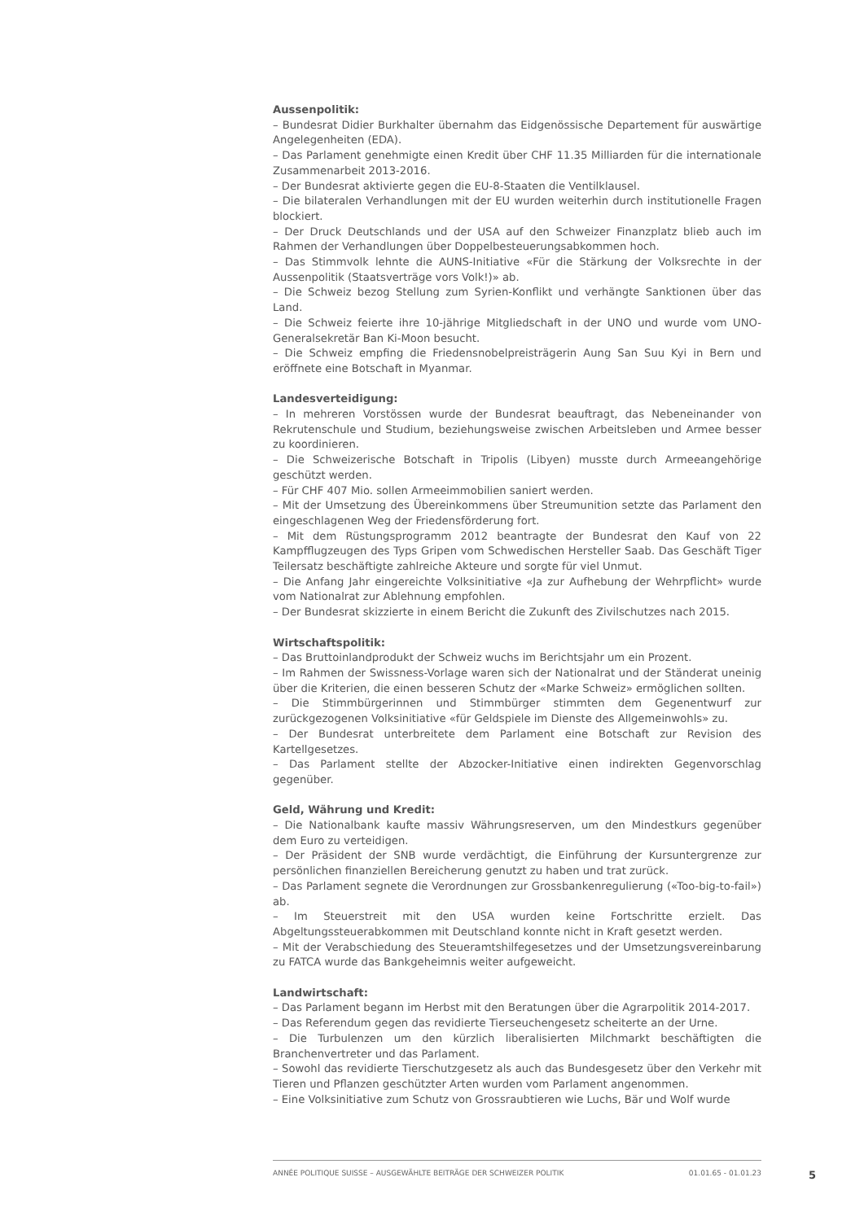Aussenpolitik:
– Bundesrat Didier Burkhalter übernahm das Eidgenössische Departement für auswärtige Angelegenheiten (EDA).
– Das Parlament genehmigte einen Kredit über CHF 11.35 Milliarden für die internationale Zusammenarbeit 2013-2016.
– Der Bundesrat aktivierte gegen die EU-8-Staaten die Ventilklausel.
– Die bilateralen Verhandlungen mit der EU wurden weiterhin durch institutionelle Fragen blockiert.
– Der Druck Deutschlands und der USA auf den Schweizer Finanzplatz blieb auch im Rahmen der Verhandlungen über Doppelbesteuerungsabkommen hoch.
– Das Stimmvolk lehnte die AUNS-Initiative «Für die Stärkung der Volksrechte in der Aussenpolitik (Staatsverträge vors Volk!)» ab.
– Die Schweiz bezog Stellung zum Syrien-Konflikt und verhängte Sanktionen über das Land.
– Die Schweiz feierte ihre 10-jährige Mitgliedschaft in der UNO und wurde vom UNO-Generalsekretär Ban Ki-Moon besucht.
– Die Schweiz empfing die Friedensnobelpreisträgerin Aung San Suu Kyi in Bern und eröffnete eine Botschaft in Myanmar.
Landesverteidigung:
– In mehreren Vorstössen wurde der Bundesrat beauftragt, das Nebeneinander von Rekrutenschule und Studium, beziehungsweise zwischen Arbeitsleben und Armee besser zu koordinieren.
– Die Schweizerische Botschaft in Tripolis (Libyen) musste durch Armeeangehörige geschützt werden.
– Für CHF 407 Mio. sollen Armeeimmobilien saniert werden.
– Mit der Umsetzung des Übereinkommens über Streumunition setzte das Parlament den eingeschlagenen Weg der Friedensförderung fort.
– Mit dem Rüstungsprogramm 2012 beantragte der Bundesrat den Kauf von 22 Kampfflugzeugen des Typs Gripen vom Schwedischen Hersteller Saab. Das Geschäft Tiger Teilersatz beschäftigte zahlreiche Akteure und sorgte für viel Unmut.
– Die Anfang Jahr eingereichte Volksinitiative «Ja zur Aufhebung der Wehrpflicht» wurde vom Nationalrat zur Ablehnung empfohlen.
– Der Bundesrat skizzierte in einem Bericht die Zukunft des Zivilschutzes nach 2015.
Wirtschaftspolitik:
– Das Bruttoinlandprodukt der Schweiz wuchs im Berichtsjahr um ein Prozent.
– Im Rahmen der Swissness-Vorlage waren sich der Nationalrat und der Ständerat uneinig über die Kriterien, die einen besseren Schutz der «Marke Schweiz» ermöglichen sollten.
– Die Stimmbürgerinnen und Stimmbürger stimmten dem Gegenentwurf zur zurückgezogenen Volksinitiative «für Geldspiele im Dienste des Allgemeinwohls» zu.
– Der Bundesrat unterbreitete dem Parlament eine Botschaft zur Revision des Kartellgesetzes.
– Das Parlament stellte der Abzocker-Initiative einen indirekten Gegenvorschlag gegenüber.
Geld, Währung und Kredit:
– Die Nationalbank kaufte massiv Währungsreserven, um den Mindestkurs gegenüber dem Euro zu verteidigen.
– Der Präsident der SNB wurde verdächtigt, die Einführung der Kursuntergrenze zur persönlichen finanziellen Bereicherung genutzt zu haben und trat zurück.
– Das Parlament segnete die Verordnungen zur Grossbankenregulierung («Too-big-to-fail») ab.
– Im Steuerstreit mit den USA wurden keine Fortschritte erzielt. Das Abgeltungssteuerabkommen mit Deutschland konnte nicht in Kraft gesetzt werden.
– Mit der Verabschiedung des Steueramtshilfegesetzes und der Umsetzungsvereinbarung zu FATCA wurde das Bankgeheimnis weiter aufgeweicht.
Landwirtschaft:
– Das Parlament begann im Herbst mit den Beratungen über die Agrarpolitik 2014-2017.
– Das Referendum gegen das revidierte Tierseuchengesetz scheiterte an der Urne.
– Die Turbulenzen um den kürzlich liberalisierten Milchmarkt beschäftigten die Branchenvertreter und das Parlament.
– Sowohl das revidierte Tierschutzgesetz als auch das Bundesgesetz über den Verkehr mit Tieren und Pflanzen geschützter Arten wurden vom Parlament angenommen.
– Eine Volksinitiative zum Schutz von Grossraubtieren wie Luchs, Bär und Wolf wurde
ANNÉE POLITIQUE SUISSE – AUSGEWÄHLTE BEITRÄGE DER SCHWEIZER POLITIK 01.01.65 - 01.01.23
5